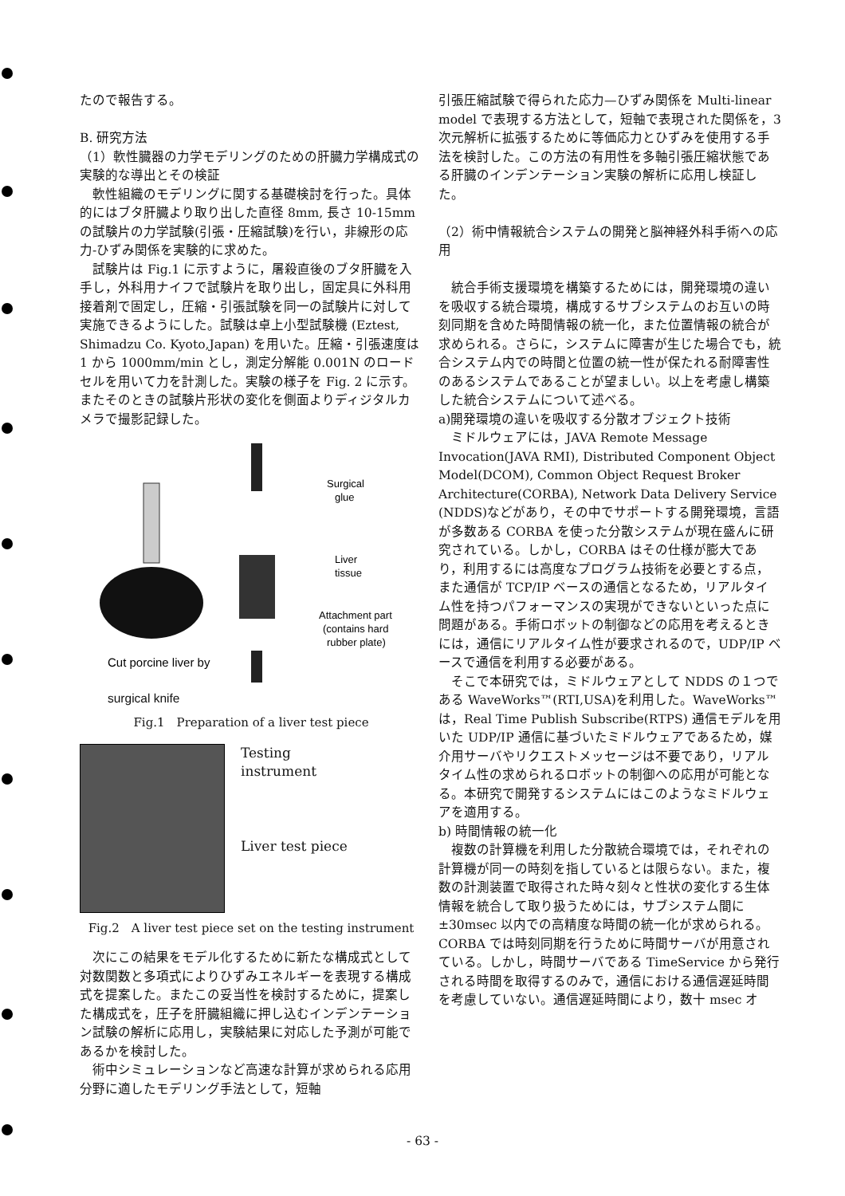たので報告する。
B. 研究方法
（1）軟性臓器の力学モデリングのための肝臓力学構成式の実験的な導出とその検証
　軟性組織のモデリングに関する基礎検討を行った。具体的にはブタ肝臓より取り出した直径 8mm, 長さ 10-15mm の試験片の力学試験(引張・圧縮試験)を行い，非線形の応力-ひずみ関係を実験的に求めた。
　試験片は Fig.1 に示すように，屠殺直後のブタ肝臓を入手し，外科用ナイフで試験片を取り出し，固定具に外科用接着剤で固定し，圧縮・引張試験を同一の試験片に対して実施できるようにした。試験は卓上小型試験機 (Eztest, Shimadzu Co. Kyoto,Japan) を用いた。圧縮・引張速度は 1 から 1000mm/min とし，測定分解能 0.001N のロードセルを用いて力を計測した。実験の様子を Fig. 2 に示す。またそのときの試験片形状の変化を側面よりディジタルカメラで撮影記録した。
Surgical
glue
Liver
tissue
Attachment part
(contains hard
rubber plate)
Cut porcine liver by
surgical knife
Fig.1　Preparation of a liver test piece
Testing
instrument
Liver test piece
Fig.2　A liver test piece set on the testing instrument
　次にこの結果をモデル化するために新たな構成式として対数関数と多項式によりひずみエネルギーを表現する構成式を提案した。またこの妥当性を検討するために，提案した構成式を，圧子を肝臓組織に押し込むインデンテーション試験の解析に応用し，実験結果に対応した予測が可能であるかを検討した。
　術中シミュレーションなど高速な計算が求められる応用分野に適したモデリング手法として，短軸
引張圧縮試験で得られた応力—ひずみ関係を Multi-linear model で表現する方法として，短軸で表現された関係を，3次元解析に拡張するために等価応力とひずみを使用する手法を検討した。この方法の有用性を多軸引張圧縮状態である肝臓のインデンテーション実験の解析に応用し検証した。
（2）術中情報統合システムの開発と脳神経外科手術への応用
　統合手術支援環境を構築するためには，開発環境の違いを吸収する統合環境，構成するサブシステムのお互いの時刻同期を含めた時間情報の統一化，また位置情報の統合が求められる。さらに，システムに障害が生じた場合でも，統合システム内での時間と位置の統一性が保たれる耐障害性のあるシステムであることが望ましい。以上を考慮し構築した統合システムについて述べる。
a)開発環境の違いを吸収する分散オブジェクト技術
　ミドルウェアには，JAVA Remote Message Invocation(JAVA RMI), Distributed Component Object Model(DCOM), Common Object Request Broker Architecture(CORBA), Network Data Delivery Service (NDDS)などがあり，その中でサポートする開発環境，言語が多数ある CORBA を使った分散システムが現在盛んに研究されている。しかし，CORBA はその仕様が膨大であり，利用するには高度なプログラム技術を必要とする点，また通信が TCP/IP ベースの通信となるため，リアルタイム性を持つパフォーマンスの実現ができないといった点に問題がある。手術ロボットの制御などの応用を考えるときには，通信にリアルタイム性が要求されるので，UDP/IP ベースで通信を利用する必要がある。
　そこで本研究では，ミドルウェアとして NDDS の１つである WaveWorks™(RTI,USA)を利用した。WaveWorks™は，Real Time Publish Subscribe(RTPS) 通信モデルを用いた UDP/IP 通信に基づいたミドルウェアであるため，媒介用サーバやリクエストメッセージは不要であり，リアルタイム性の求められるロボットの制御への応用が可能となる。本研究で開発するシステムにはこのようなミドルウェアを適用する。
b) 時間情報の統一化
　複数の計算機を利用した分散統合環境では，それぞれの計算機が同一の時刻を指しているとは限らない。また，複数の計測装置で取得された時々刻々と性状の変化する生体情報を統合して取り扱うためには，サブシステム間に±30msec 以内での高精度な時間の統一化が求められる。CORBA では時刻同期を行うために時間サーバが用意されている。しかし，時間サーバである TimeService から発行される時間を取得するのみで，通信における通信遅延時間を考慮していない。通信遅延時間により，数十 msec オ
- 63 -